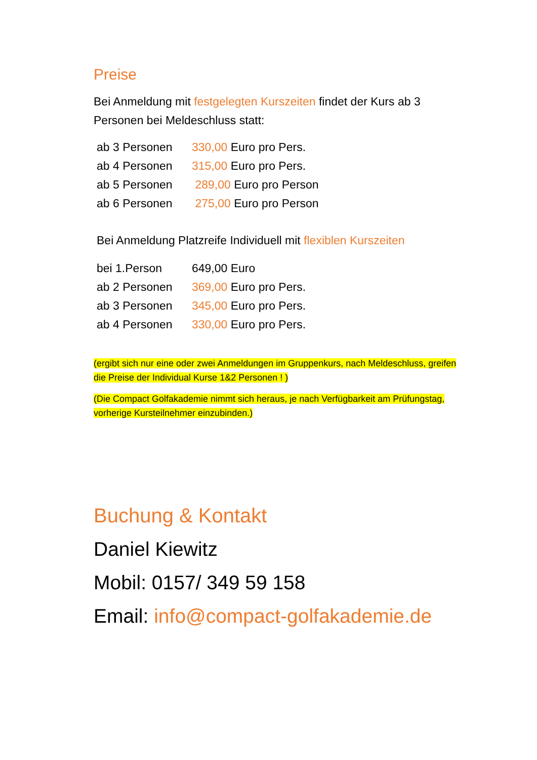Preise
Bei Anmeldung mit festgelegten Kurszeiten findet der Kurs ab 3 Personen bei Meldeschluss statt:
ab 3 Personen 330,00 Euro pro Pers.
ab 4 Personen 315,00 Euro pro Pers.
ab 5 Personen 289,00 Euro pro Person
ab 6 Personen 275,00 Euro pro Person
Bei Anmeldung Platzreife Individuell mit flexiblen Kurszeiten
bei 1.Person 649,00 Euro
ab 2 Personen 369,00 Euro pro Pers.
ab 3 Personen 345,00 Euro pro Pers.
ab 4 Personen 330,00 Euro pro Pers.
(ergibt sich nur eine oder zwei Anmeldungen im Gruppenkurs, nach Meldeschluss, greifen die Preise der Individual Kurse 1&2 Personen ! )
(Die Compact Golfakademie nimmt sich heraus, je nach Verfügbarkeit am Prüfungstag, vorherige Kursteilnehmer einzubinden.)
Buchung & Kontakt
Daniel Kiewitz
Mobil: 0157/ 349 59 158
Email: info@compact-golfakademie.de